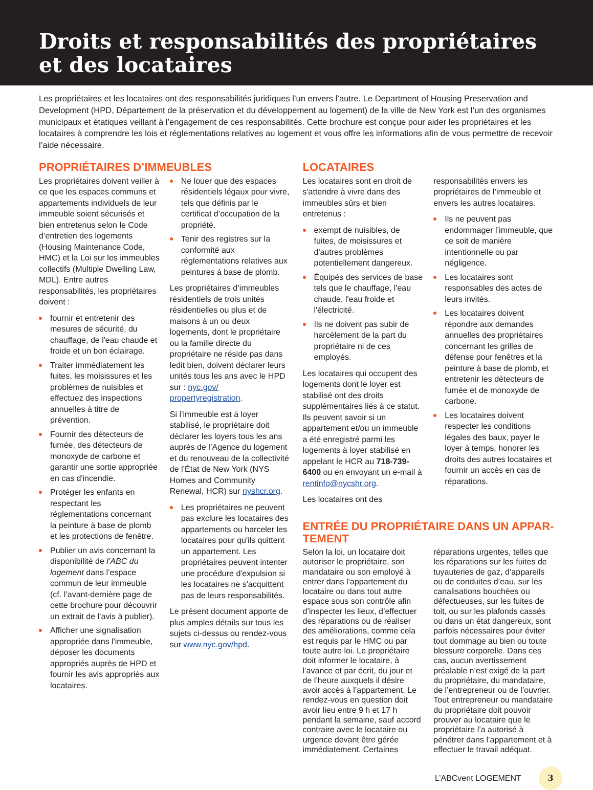Droits et responsabilités des propriétaires et des locataires
Les propriétaires et les locataires ont des responsabilités juridiques l’un envers l’autre. Le Department of Housing Preservation and Development (HPD, Département de la préservation et du développement au logement) de la ville de New York est l’un des organismes municipaux et étatiques veillant à l’engagement de ces responsabilités. Cette brochure est conçue pour aider les propriétaires et les locataires à comprendre les lois et réglementations relatives au logement et vous offre les informations afin de vous permettre de recevoir l’aide nécessaire.
PROPRIÉTAIRES D’IMMEUBLES
Les propriétaires doivent veiller à ce que les espaces communs et appartements individuels de leur immeuble soient sécurisés et bien entretenus selon le Code d’entretien des logements (Housing Maintenance Code, HMC) et la Loi sur les immeubles collectifs (Multiple Dwelling Law, MDL). Entre autres responsabilités, les propriétaires doivent :
fournir et entretenir des mesures de sécurité, du chauffage, de l'eau chaude et froide et un bon éclairage.
Traiter immédiatement les fuites, les moisissures et les problèmes de nuisibles et effectuez des inspections annuelles à titre de prévention.
Fournir des détecteurs de fumée, des détecteurs de monoxyde de carbone et garantir une sortie appropriée en cas d'incendie.
Protéger les enfants en respectant les réglementations concernant la peinture à base de plomb et les protections de fenêtre.
Publier un avis concernant la disponibilité de l’ABC du logement dans l’espace commun de leur immeuble (cf. l’avant-dernière page de cette brochure pour découvrir un extrait de l’avis à publier).
Afficher une signalisation appropriée dans l'immeuble, déposer les documents appropriés auprès de HPD et fournir les avis appropriés aux locataires.
Ne louer que des espaces résidentiels légaux pour vivre, tels que définis par le certificat d’occupation de la propriété.
Tenir des registres sur la conformité aux réglementations relatives aux peintures à base de plomb.
Les propriétaires d’immeubles résidentiels de trois unités résidentielles ou plus et de maisons à un ou deux logements, dont le propriétaire ou la famille directe du propriétaire ne réside pas dans ledit bien, doivent déclarer leurs unités tous les ans avec le HPD sur : nyc.gov/ propertyregistration.
Si l’immeuble est à loyer stabilisé, le propriétaire doit déclarer les loyers tous les ans auprès de l’Agence du logement et du renouveau de la collectivité de l’État de New York (NYS Homes and Community Renewal, HCR) sur nyshcr.org.
Les propriétaires ne peuvent pas exclure les locataires des appartements ou harceler les locataires pour qu'ils quittent un appartement. Les propriétaires peuvent intenter une procédure d'expulsion si les locataires ne s'acquittent pas de leurs responsabilités.
Le présent document apporte de plus amples détails sur tous les sujets ci-dessus ou rendez-vous sur www.nyc.gov/hpd.
LOCATAIRES
Les locataires sont en droit de s'attendre à vivre dans des immeubles sûrs et bien entretenus :
exempt de nuisibles, de fuites, de moisissures et d'autres problèmes potentiellement dangereux.
Équipés des services de base tels que le chauffage, l'eau chaude, l'eau froide et l'électricité.
Ils ne doivent pas subir de harcèlement de la part du propriétaire ni de ces employés.
Les locataires qui occupent des logements dont le loyer est stabilisé ont des droits supplémentaires liés à ce statut. Ils peuvent savoir si un appartement et/ou un immeuble a été enregistré parmi les logements à loyer stabilisé en appelant le HCR au 718-739-6400 ou en envoyant un e-mail à rentinfo@nycshr.org.
Les locataires ont des
responsabilités envers les propriétaires de l’immeuble et envers les autres locataires.
Ils ne peuvent pas endommager l’immeuble, que ce soit de manière intentionnelle ou par négligence.
Les locataires sont responsables des actes de leurs invités.
Les locataires doivent répondre aux demandes annuelles des propriétaires concernant les grilles de défense pour fenêtres et la peinture à base de plomb, et entretenir les détecteurs de fumée et de monoxyde de carbone.
Les locataires doivent respecter les conditions légales des baux, payer le loyer à temps, honorer les droits des autres locataires et fournir un accès en cas de réparations.
ENTRÉE DU PROPRIÉTAIRE DANS UN APPAR-TEMENT
Selon la loi, un locataire doit autoriser le propriétaire, son mandataire ou son employé à entrer dans l’appartement du locataire ou dans tout autre espace sous son contrôle afin d’inspecter les lieux, d’effectuer des réparations ou de réaliser des améliorations, comme cela est requis par le HMC ou par toute autre loi. Le propriétaire doit informer le locataire, à l’avance et par écrit, du jour et de l’heure auxquels il désire avoir accès à l’appartement. Le rendez-vous en question doit avoir lieu entre 9 h et 17 h pendant la semaine, sauf accord contraire avec le locataire ou urgence devant être gérée immédiatement. Certaines
réparations urgentes, telles que les réparations sur les fuites de tuyauteries de gaz, d’appareils ou de conduites d’eau, sur les canalisations bouchées ou défectueuses, sur les fuites de toit, ou sur les plafonds cassés ou dans un état dangereux, sont parfois nécessaires pour éviter tout dommage au bien ou toute blessure corporelle. Dans ces cas, aucun avertissement préalable n’est exigé de la part du propriétaire, du mandataire, de l’entrepreneur ou de l’ouvrier. Tout entrepreneur ou mandataire du propriétaire doit pouvoir prouver au locataire que le propriétaire l’a autorisé à pénétrer dans l’appartement et à effectuer le travail adéquat.
L’ABCvent LOGEMENT 3